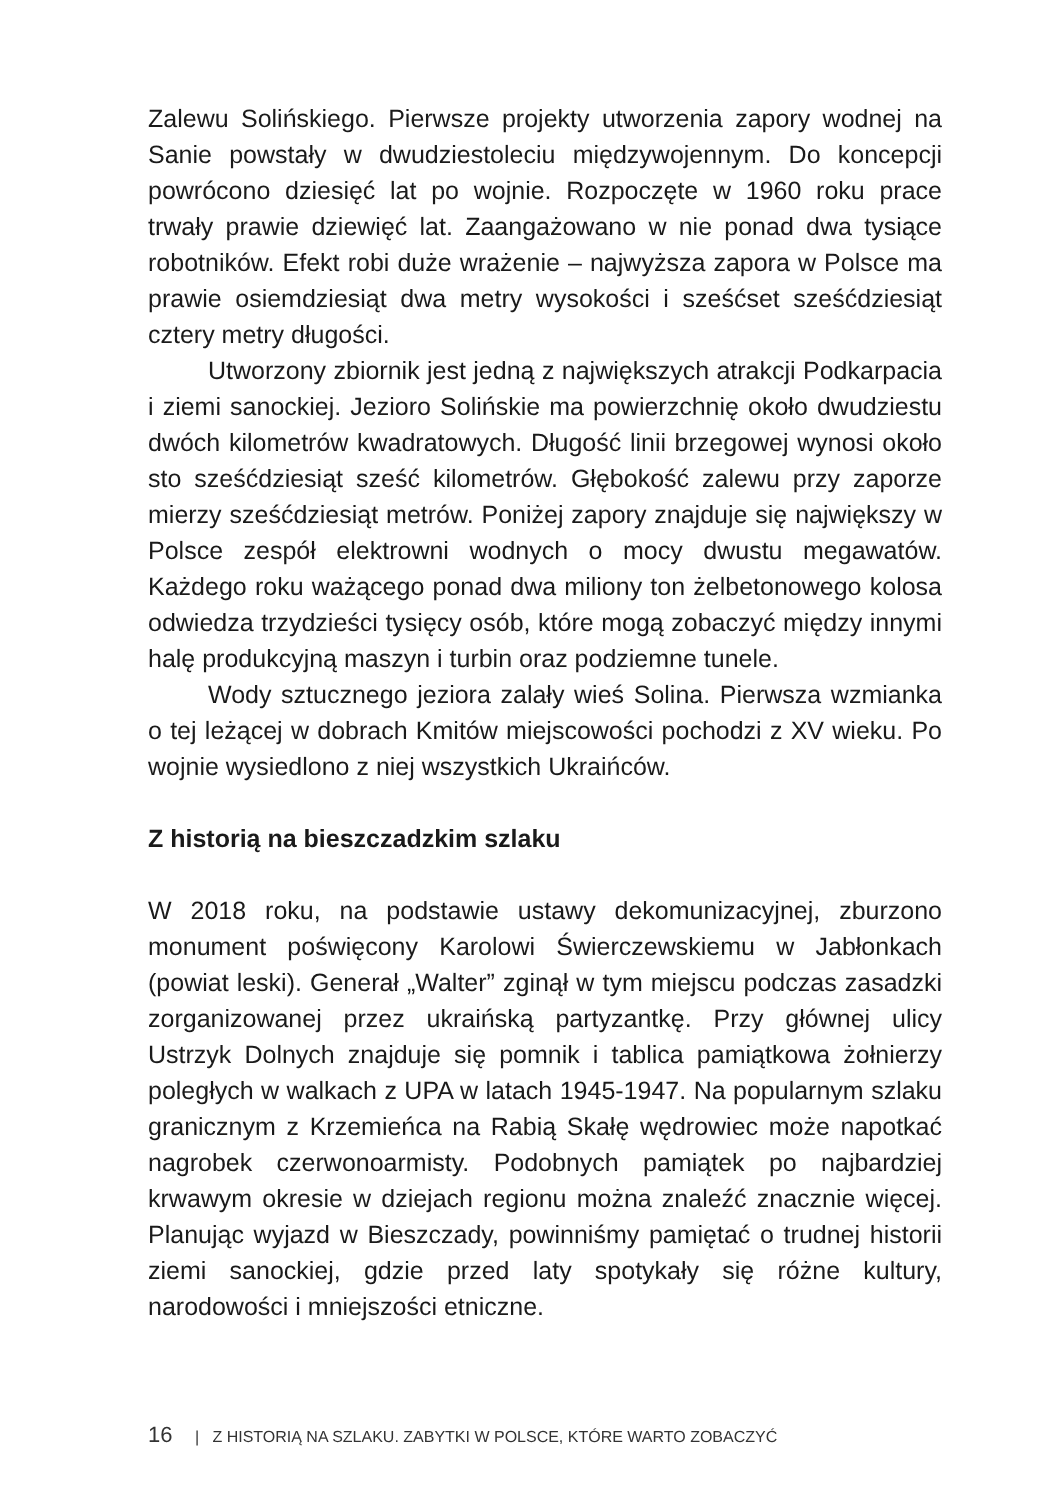Zalewu Solińskiego. Pierwsze projekty utworzenia zapory wodnej na Sanie powstały w dwudziestoleciu międzywojennym. Do koncepcji powrócono dziesięć lat po wojnie. Rozpoczęte w 1960 roku prace trwały prawie dziewięć lat. Zaangażowano w nie ponad dwa tysiące robotników. Efekt robi duże wrażenie – najwyższa zapora w Polsce ma prawie osiemdziesiąt dwa metry wysokości i sześćset sześćdziesiąt cztery metry długości.
Utworzony zbiornik jest jedną z największych atrakcji Podkarpacia i ziemi sanockiej. Jezioro Solińskie ma powierzchnię około dwudziestu dwóch kilometrów kwadratowych. Długość linii brzegowej wynosi około sto sześćdziesiąt sześć kilometrów. Głębokość zalewu przy zaporze mierzy sześćdziesiąt metrów. Poniżej zapory znajduje się największy w Polsce zespół elektrowni wodnych o mocy dwustu megawatów. Każdego roku ważącego ponad dwa miliony ton żelbetonowego kolosa odwiedza trzydzieści tysięcy osób, które mogą zobaczyć między innymi halę produkcyjną maszyn i turbin oraz podziemne tunele.
Wody sztucznego jeziora zalały wieś Solina. Pierwsza wzmianka o tej leżącej w dobrach Kmitów miejscowości pochodzi z XV wieku. Po wojnie wysiedlono z niej wszystkich Ukraińców.
Z historią na bieszczadzkim szlaku
W 2018 roku, na podstawie ustawy dekomunizacyjnej, zburzono monument poświęcony Karolowi Świerczewskiemu w Jabłonkach (powiat leski). Generał „Walter” zginął w tym miejscu podczas zasadzki zorganizowanej przez ukraińską partyzantkę. Przy głównej ulicy Ustrzyk Dolnych znajduje się pomnik i tablica pamiątkowa żołnierzy poległych w walkach z UPA w latach 1945-1947. Na popularnym szlaku granicznym z Krzemieńca na Rabią Skałę wędrowiec może napotkać nagrobek czerwonoarmisty. Podobnych pamiątek po najbardziej krwawym okresie w dziejach regionu można znaleźć znacznie więcej. Planując wyjazd w Bieszczady, powinniśmy pamiętać o trudnej historii ziemi sanockiej, gdzie przed laty spotykały się różne kultury, narodowości i mniejszości etniczne.
16 | Z HISTORIĄ NA SZLAKU. ZABYTKI W POLSCE, KTÓRE WARTO ZOBACZYĆ